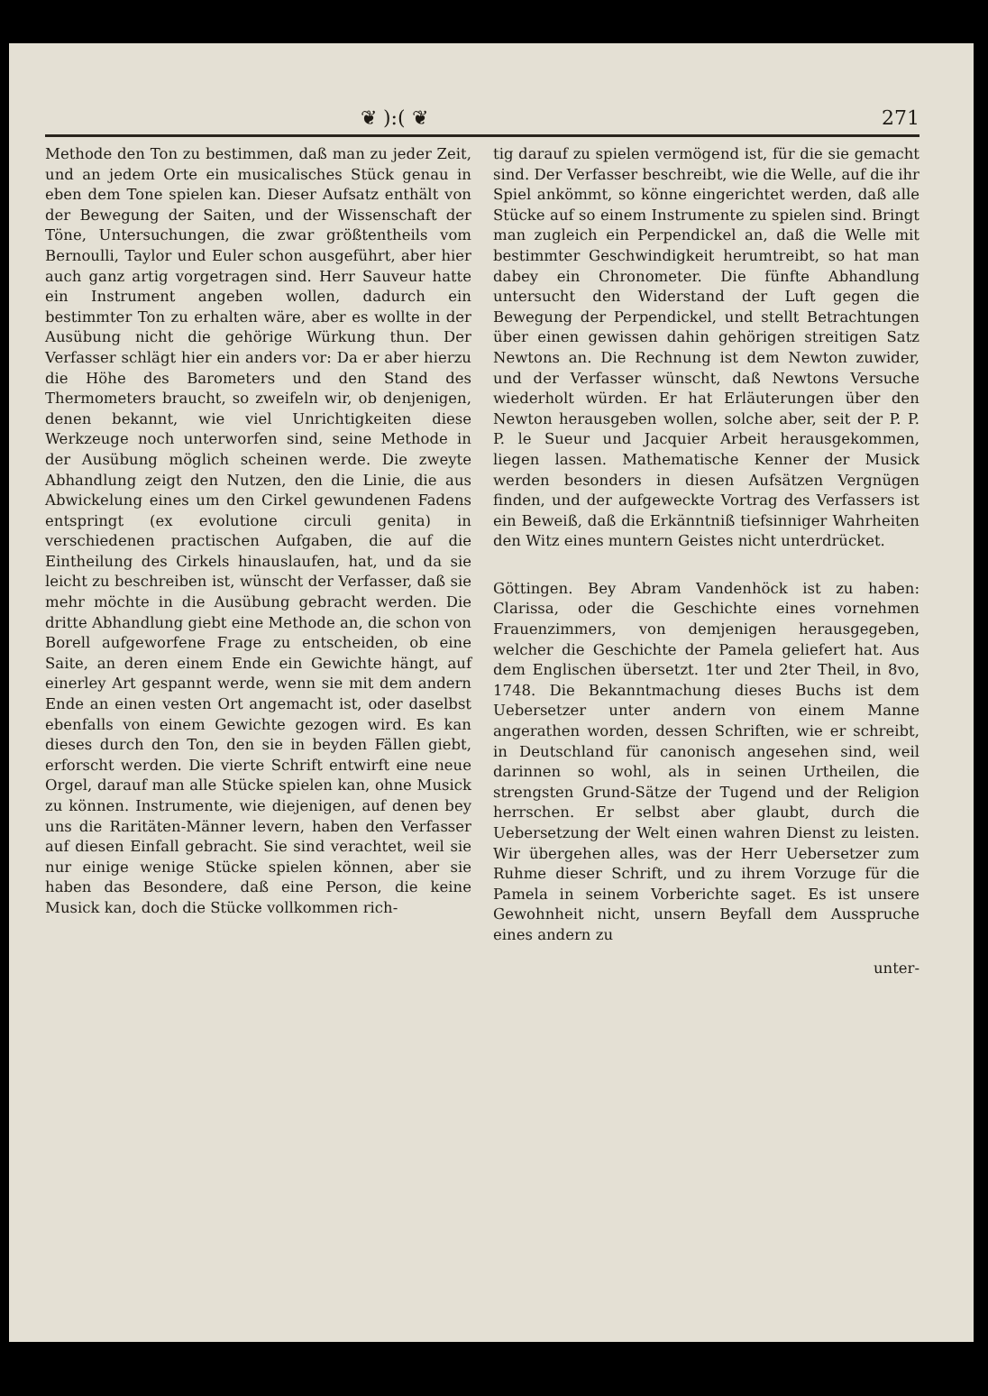❦ ):( ❦ 271
Methode den Ton zu bestimmen, daß man zu jeder Zeit, und an jedem Orte ein musicalisches Stück genau in eben dem Tone spielen kan. Dieser Aufsatz enthält von der Bewegung der Saiten, und der Wissenschaft der Töne, Untersuchungen, die zwar größtentheils vom Bernoulli, Taylor und Euler schon ausgeführt, aber hier auch ganz artig vorgetragen sind. Herr Sauveur hatte ein Instrument angeben wollen, dadurch ein bestimmter Ton zu erhalten wäre, aber es wollte in der Ausübung nicht die gehörige Würkung thun. Der Verfasser schlägt hier ein anders vor: Da er aber hierzu die Höhe des Barometers und den Stand des Thermometers braucht, so zweifeln wir, ob denjenigen, denen bekannt, wie viel Unrichtigkeiten diese Werkzeuge noch unterworfen sind, seine Methode in der Ausübung möglich scheinen werde. Die zweyte Abhandlung zeigt den Nutzen, den die Linie, die aus Abwickelung eines um den Cirkel gewundenen Fadens entspringt (ex evolutione circuli genita) in verschiedenen practischen Aufgaben, die auf die Eintheilung des Cirkels hinauslaufen, hat, und da sie leicht zu beschreiben ist, wünscht der Verfasser, daß sie mehr möchte in die Ausübung gebracht werden. Die dritte Abhandlung giebt eine Methode an, die schon von Borell aufgeworfene Frage zu entscheiden, ob eine Saite, an deren einem Ende ein Gewichte hängt, auf einerley Art gespannt werde, wenn sie mit dem andern Ende an einen vesten Ort angemacht ist, oder daselbst ebenfalls von einem Gewichte gezogen wird. Es kan dieses durch den Ton, den sie in beyden Fällen giebt, erforscht werden. Die vierte Schrift entwirft eine neue Orgel, darauf man alle Stücke spielen kan, ohne Musick zu können. Instrumente, wie diejenigen, auf denen bey uns die Raritäten-Männer levern, haben den Verfasser auf diesen Einfall gebracht. Sie sind verachtet, weil sie nur einige wenige Stücke spielen können, aber sie haben das Besondere, daß eine Person, die keine Musick kan, doch die Stücke vollkommen rich-
tig darauf zu spielen vermögend ist, für die sie gemacht sind. Der Verfasser beschreibt, wie die Welle, auf die ihr Spiel ankömmt, so könne eingerichtet werden, daß alle Stücke auf so einem Instrumente zu spielen sind. Bringt man zugleich ein Perpendickel an, daß die Welle mit bestimmter Geschwindigkeit herumtreibt, so hat man dabey ein Chronometer. Die fünfte Abhandlung untersucht den Widerstand der Luft gegen die Bewegung der Perpendickel, und stellt Betrachtungen über einen gewissen dahin gehörigen streitigen Satz Newtons an. Die Rechnung ist dem Newton zuwider, und der Verfasser wünscht, daß Newtons Versuche wiederholt würden. Er hat Erläuterungen über den Newton herausgeben wollen, solche aber, seit der P. P. P. le Sueur und Jacquier Arbeit herausgekommen, liegen lassen. Mathematische Kenner der Musick werden besonders in diesen Aufsätzen Vergnügen finden, und der aufgeweckte Vortrag des Verfassers ist ein Beweiß, daß die Erkänntniß tiefsinniger Wahrheiten den Witz eines muntern Geistes nicht unterdrücket.
Göttingen. Bey Abram Vandenhöck ist zu haben: Clarissa, oder die Geschichte eines vornehmen Frauenzimmers, von demjenigen herausgegeben, welcher die Geschichte der Pamela geliefert hat. Aus dem Englischen übersetzt. 1ter und 2ter Theil, in 8vo, 1748. Die Bekanntmachung dieses Buchs ist dem Uebersetzer unter andern von einem Manne angerathen worden, dessen Schriften, wie er schreibt, in Deutschland für canonisch angesehen sind, weil darinnen so wohl, als in seinen Urtheilen, die strengsten Grund-Sätze der Tugend und der Religion herrschen. Er selbst aber glaubt, durch die Uebersetzung der Welt einen wahren Dienst zu leisten. Wir übergehen alles, was der Herr Uebersetzer zum Ruhme dieser Schrift, und zu ihrem Vorzuge für die Pamela in seinem Vorberichte saget. Es ist unsere Gewohnheit nicht, unsern Beyfall dem Ausspruche eines andern zu
unter-